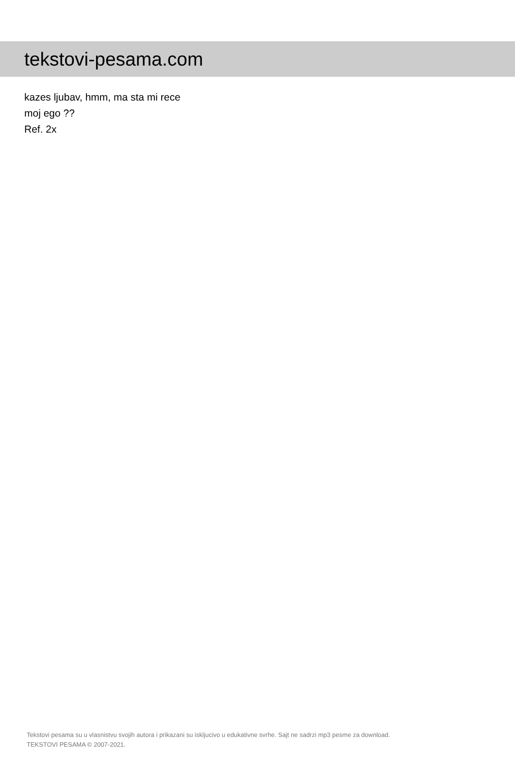tekstovi-pesama.com
kazes ljubav, hmm, ma sta mi rece
moj ego ??
Ref. 2x
Tekstovi pesama su u vlasnistvu svojih autora i prikazani su iskljucivo u edukativne svrhe. Sajt ne sadrzi mp3 pesme za download.
TEKSTOVI PESAMA © 2007-2021.